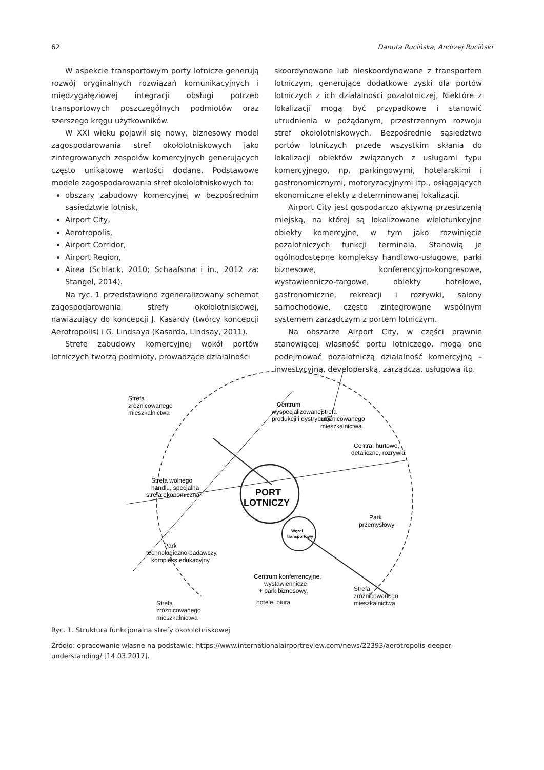62 Danuta Rucińska, Andrzej Ruciński
W aspekcie transportowym porty lotnicze generują rozwój oryginalnych rozwiązań komunikacyjnych i międzygałęziowej integracji obsługi potrzeb transportowych poszczególnych podmiotów oraz szerszego kręgu użytkowników.
W XXI wieku pojawił się nowy, biznesowy model zagospodarowania stref okołolotniskowych jako zintegrowanych zespołów komercyjnych generujących często unikatowe wartości dodane. Podstawowe modele zagospodarowania stref okołolotniskowych to:
obszary zabudowy komercyjnej w bezpośrednim sąsiedztwie lotnisk,
Airport City,
Aerotropolis,
Airport Corridor,
Airport Region,
Airea (Schlack, 2010; Schaafsma i in., 2012 za: Stangel, 2014).
Na ryc. 1 przedstawiono zgeneralizowany schemat zagospodarowania strefy okołolotniskowej, nawiązujący do koncepcji J. Kasardy (twórcy koncepcji Aerotropolis) i G. Lindsaya (Kasarda, Lindsay, 2011).
Strefę zabudowy komercyjnej wokół portów lotniczych tworzą podmioty, prowadzące działalności
skoordynowane lub nieskoordynowane z transportem lotniczym, generujące dodatkowe zyski dla portów lotniczych z ich działalności pozalotniczej, Niektóre z lokalizacji mogą być przypadkowe i stanowić utrudnienia w pożądanym, przestrzennym rozwoju stref okołolotniskowych. Bezpośrednie sąsiedztwo portów lotniczych przede wszystkim skłania do lokalizacji obiektów związanych z usługami typu komercyjnego, np. parkingowymi, hotelarskimi i gastronomicznymi, motoryzacyjnymi itp., osiągających ekonomiczne efekty z determinowanej lokalizacji.
Airport City jest gospodarczo aktywną przestrzenią miejską, na której są lokalizowane wielofunkcyjne obiekty komercyjne, w tym jako rozwinięcie pozalotniczych funkcji terminala. Stanowią je ogólnodostępne kompleksy handlowo-usługowe, parki biznesowe, konferencyjno-kongresowe, wystawienniczo-targowe, obiekty hotelowe, gastronomiczne, rekreacji i rozrywki, salony samochodowe, często zintegrowane wspólnym systemem zarządczym z portem lotniczym.
Na obszarze Airport City, w części prawnie stanowiącej własność portu lotniczego, mogą one podejmować pozalotniczą działalność komercyjną – inwestycyjną, developerską, zarządczą, usługową itp.
Strefa
zróżnicowanego
mieszkalnictwa
Strefa
zróżnicowanego
mieszkalnictwa
Centrum
wyspecjalizowanej
produkcji i dystrybucji
Centra: hurtowe,
detaliczne, rozrywki
Strefa wolnego
handlu, specjalna
strefa ekonomiczna
PORT
LOTNICZY
Węzeł
transportowy
Park
przemysłowy
Park
technologiczno-badawczy,
kompleks edukacyjny
Centrum konferrencyjne,
wystawiennicze
+ park biznesowy,
hotele, biura
Strefa
zróżnicowanego
mieszkalnictwa
Strefa
zróżnicowanego
mieszkalnictwa
Ryc. 1. Struktura funkcjonalna strefy okołolotniskowej
Źródło: opracowanie własne na podstawie: https://www.internationalairportreview.com/news/22393/aerotropolis-deeper-understanding/ [14.03.2017].